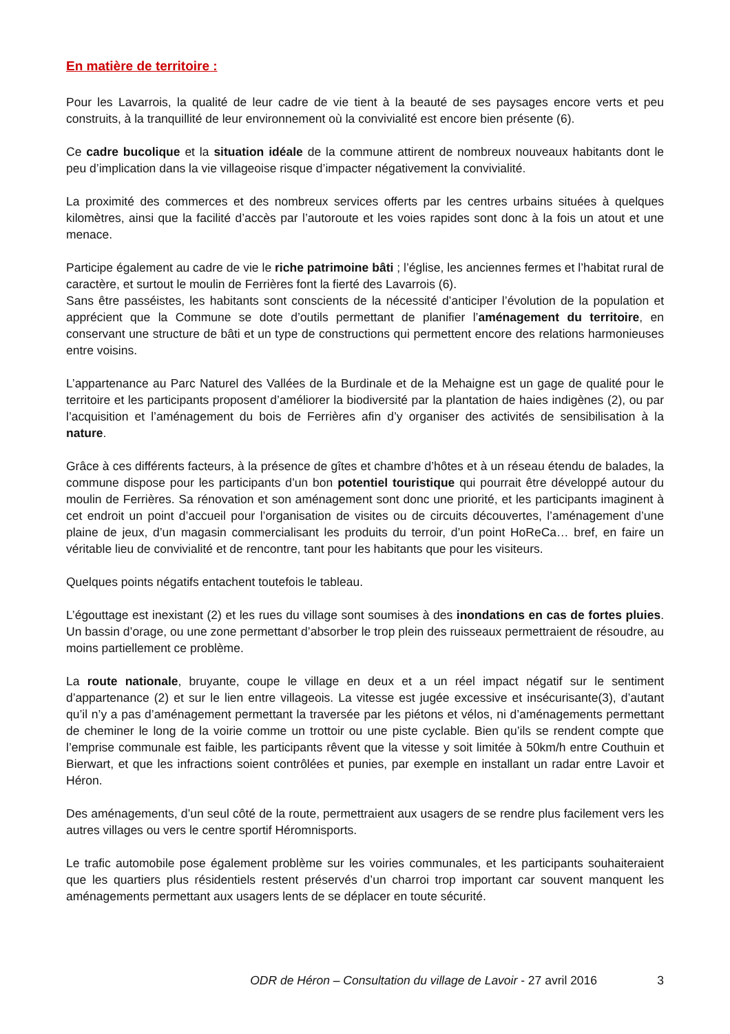En matière de territoire :
Pour les Lavarrois, la qualité de leur cadre de vie tient à la beauté de ses paysages encore verts et peu construits, à la tranquillité de leur environnement où la convivialité est encore bien présente (6).
Ce cadre bucolique et la situation idéale de la commune attirent de nombreux nouveaux habitants dont le peu d’implication dans la vie villageoise risque d’impacter négativement la convivialité.
La proximité des commerces et des nombreux services offerts par les centres urbains situées à quelques kilomètres, ainsi que la facilité d’accès par l’autoroute et les voies rapides sont donc à la fois un atout et une menace.
Participe également au cadre de vie le riche patrimoine bâti ; l’église, les anciennes fermes et l’habitat rural de caractère, et surtout le moulin de Ferrières font la fierté des Lavarrois (6).
Sans être passéistes, les habitants sont conscients de la nécessité d’anticiper l’évolution de la population et apprécient que la Commune se dote d’outils permettant de planifier l’aménagement du territoire, en conservant une structure de bâti et un type de constructions qui permettent encore des relations harmonieuses entre voisins.
L’appartenance au Parc Naturel des Vallées de la Burdinale et de la Mehaigne est un gage de qualité pour le territoire et les participants proposent d’améliorer la biodiversité par la plantation de haies indigènes (2), ou par l’acquisition et l’aménagement du bois de Ferrières afin d’y organiser des activités de sensibilisation à la nature.
Grâce à ces différents facteurs, à la présence de gîtes et chambre d’hôtes et à un réseau étendu de balades, la commune dispose pour les participants d’un bon potentiel touristique qui pourrait être développé autour du moulin de Ferrières. Sa rénovation et son aménagement sont donc une priorité, et les participants imaginent à cet endroit un point d’accueil pour l’organisation de visites ou de circuits découvertes, l’aménagement d’une plaine de jeux, d’un magasin commercialisant les produits du terroir, d’un point HoReCa… bref, en faire un véritable lieu de convivialité et de rencontre, tant pour les habitants que pour les visiteurs.
Quelques points négatifs entachent toutefois le tableau.
L’égouttage est inexistant (2) et les rues du village sont soumises à des inondations en cas de fortes pluies. Un bassin d’orage, ou une zone permettant d’absorber le trop plein des ruisseaux permettraient de résoudre, au moins partiellement ce problème.
La route nationale, bruyante, coupe le village en deux et a un réel impact négatif sur le sentiment d’appartenance (2) et sur le lien entre villageois. La vitesse est jugée excessive et insécurisante(3), d’autant qu’il n’y a pas d’aménagement permettant la traversée par les piétons et vélos, ni d’aménagements permettant de cheminer le long de la voirie comme un trottoir ou une piste cyclable. Bien qu’ils se rendent compte que l’emprise communale est faible, les participants rêvent que la vitesse y soit limitée à 50km/h entre Couthuin et Bierwart, et que les infractions soient contrôlées et punies, par exemple en installant un radar entre Lavoir et Héron.
Des aménagements, d’un seul côté de la route, permettraient aux usagers de se rendre plus facilement vers les autres villages ou vers le centre sportif Héromnisports.
Le trafic automobile pose également problème sur les voiries communales, et les participants souhaiteraient que les quartiers plus résidentiels restent préservés d’un charroi trop important car souvent manquent les aménagements permettant aux usagers lents de se déplacer en toute sécurité.
ODR de Héron – Consultation du village de Lavoir - 27 avril 2016 3